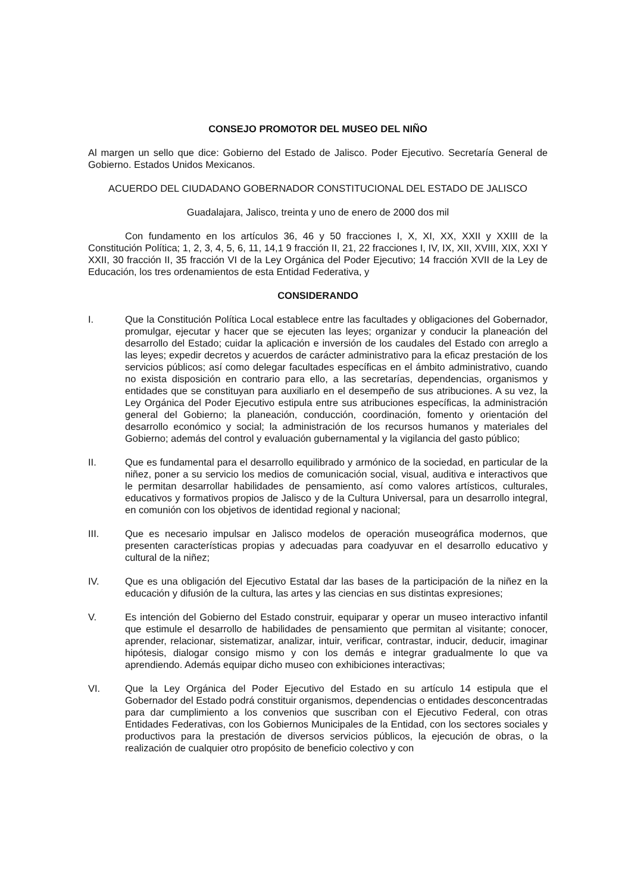CONSEJO PROMOTOR DEL MUSEO DEL NIÑO
Al margen un sello que dice: Gobierno del Estado de Jalisco. Poder Ejecutivo. Secretaría General de Gobierno. Estados Unidos Mexicanos.
ACUERDO DEL CIUDADANO GOBERNADOR CONSTITUCIONAL DEL ESTADO DE JALISCO
Guadalajara, Jalisco, treinta y uno de enero de 2000 dos mil
Con fundamento en los artículos 36, 46 y 50 fracciones I, X, XI, XX, XXII y XXIII de la Constitución Política; 1, 2, 3, 4, 5, 6, 11, 14,1 9 fracción II, 21, 22 fracciones I, IV, IX, XII, XVIII, XIX, XXI Y XXII, 30 fracción II, 35 fracción VI de la Ley Orgánica del Poder Ejecutivo; 14 fracción XVII de la Ley de Educación, los tres ordenamientos de esta Entidad Federativa, y
CONSIDERANDO
I. Que la Constitución Política Local establece entre las facultades y obligaciones del Gobernador, promulgar, ejecutar y hacer que se ejecuten las leyes; organizar y conducir la planeación del desarrollo del Estado; cuidar la aplicación e inversión de los caudales del Estado con arreglo a las leyes; expedir decretos y acuerdos de carácter administrativo para la eficaz prestación de los servicios públicos; así como delegar facultades específicas en el ámbito administrativo, cuando no exista disposición en contrario para ello, a las secretarías, dependencias, organismos y entidades que se constituyan para auxiliarlo en el desempeño de sus atribuciones. A su vez, la Ley Orgánica del Poder Ejecutivo estipula entre sus atribuciones específicas, la administración general del Gobierno; la planeación, conducción, coordinación, fomento y orientación del desarrollo económico y social; la administración de los recursos humanos y materiales del Gobierno; además del control y evaluación gubernamental y la vigilancia del gasto público;
II. Que es fundamental para el desarrollo equilibrado y armónico de la sociedad, en particular de la niñez, poner a su servicio los medios de comunicación social, visual, auditiva e interactivos que le permitan desarrollar habilidades de pensamiento, así como valores artísticos, culturales, educativos y formativos propios de Jalisco y de la Cultura Universal, para un desarrollo integral, en comunión con los objetivos de identidad regional y nacional;
III. Que es necesario impulsar en Jalisco modelos de operación museográfica modernos, que presenten características propias y adecuadas para coadyuvar en el desarrollo educativo y cultural de la niñez;
IV. Que es una obligación del Ejecutivo Estatal dar las bases de la participación de la niñez en la educación y difusión de la cultura, las artes y las ciencias en sus distintas expresiones;
V. Es intención del Gobierno del Estado construir, equiparar y operar un museo interactivo infantil que estimule el desarrollo de habilidades de pensamiento que permitan al visitante; conocer, aprender, relacionar, sistematizar, analizar, intuir, verificar, contrastar, inducir, deducir, imaginar hipótesis, dialogar consigo mismo y con los demás e integrar gradualmente lo que va aprendiendo. Además equipar dicho museo con exhibiciones interactivas;
VI. Que la Ley Orgánica del Poder Ejecutivo del Estado en su artículo 14 estipula que el Gobernador del Estado podrá constituir organismos, dependencias o entidades desconcentradas para dar cumplimiento a los convenios que suscriban con el Ejecutivo Federal, con otras Entidades Federativas, con los Gobiernos Municipales de la Entidad, con los sectores sociales y productivos para la prestación de diversos servicios públicos, la ejecución de obras, o la realización de cualquier otro propósito de beneficio colectivo y con